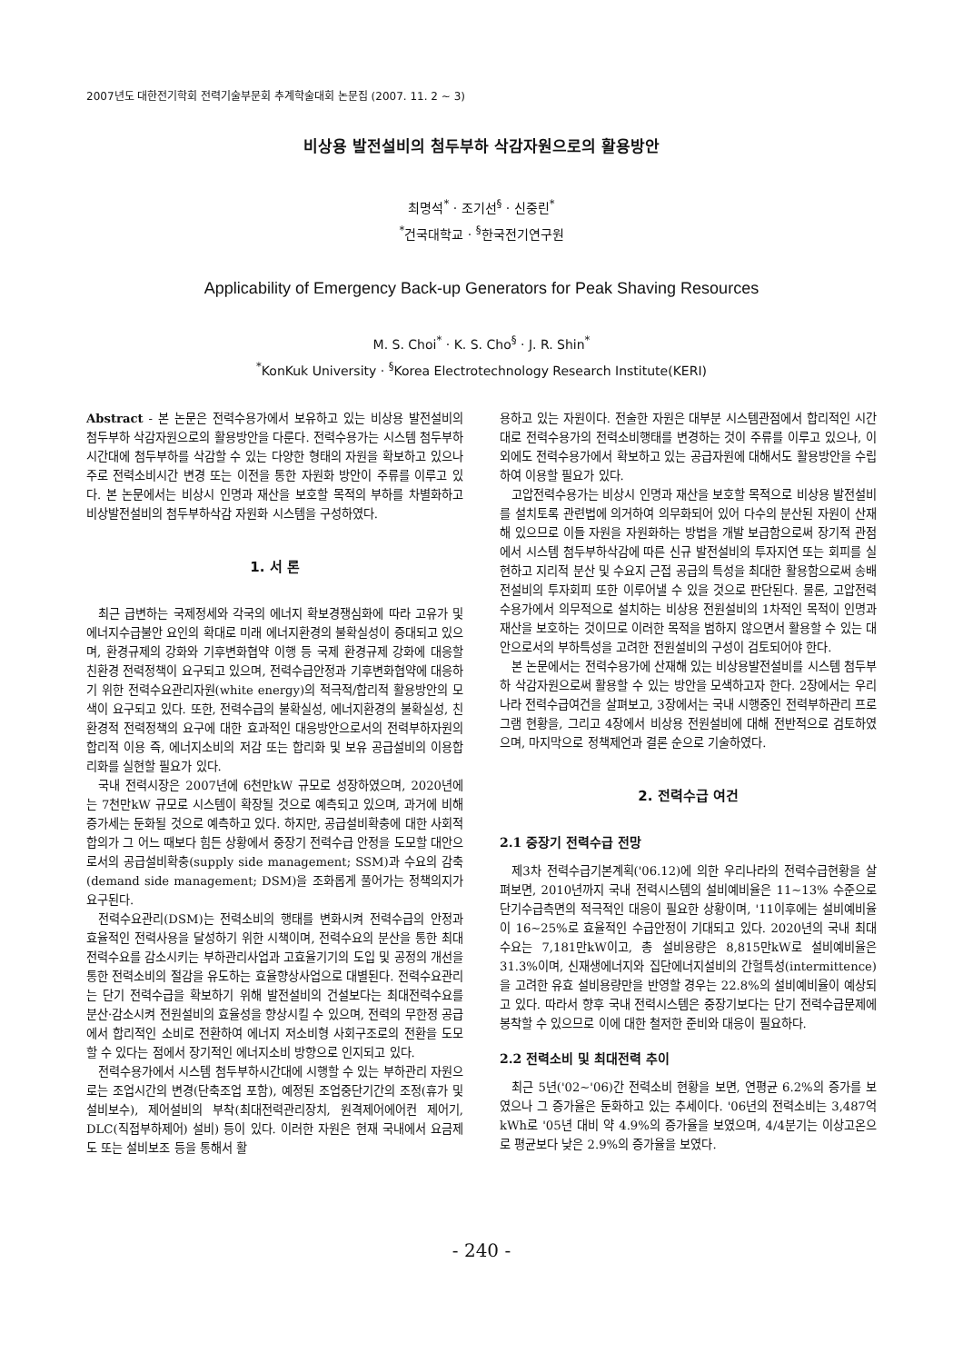2007년도 대한전기학회 전력기술부문회 추계학술대회 논문집 (2007. 11. 2 ~ 3)
비상용 발전설비의 첨두부하 삭감자원으로의 활용방안
최명석<sup>*</sup> · 조기선<sup>§</sup> · 신중린<sup>*</sup>
<sup>*</sup> 건국대학교 · <sup>§</sup>한국전기연구원
Applicability of Emergency Back-up Generators for Peak Shaving Resources
M. S. Choi<sup>*</sup> · K. S. Cho<sup>§</sup> · J. R. Shin<sup>*</sup>
<sup>*</sup> KonKuk University · <sup>§</sup>Korea Electrotechnology Research Institute(KERI)
Abstract - 본 논문은 전력수용가에서 보유하고 있는 비상용 발전설비의 첨두부하 삭감자원으로의 활용방안을 다룬다. 전력수용가는 시스템 첨두부하시간대에 첨두부하를 삭감할 수 있는 다양한 형태의 자원을 확보하고 있으나 주로 전력소비시간 변경 또는 이전을 통한 자원화 방안이 주류를 이루고 있다. 본 논문에서는 비상시 인명과 재산을 보호할 목적의 부하를 차별화하고 비상발전설비의 첨두부하삭감 자원화 시스템을 구성하였다.
1. 서 론
최근 급변하는 국제정세와 각국의 에너지 확보경쟁심화에 따라 고유가 및 에너지수급불안 요인의 확대로 미래 에너지환경의 불확실성이 증대되고 있으며, 환경규제의 강화와 기후변화협약 이행 등 국제 환경규제 강화에 대응할 친환경 전력정책이 요구되고 있으며, 전력수급안정과 기후변화협약에 대응하기 위한 전력수요관리자원(white energy)의 적극적/합리적 활용방안의 모색이 요구되고 있다. 또한, 전력수급의 불확실성, 에너지환경의 불확실성, 친환경적 전력정책의 요구에 대한 효과적인 대응방안으로서의 전력부하자원의 합리적 이용 즉, 에너지소비의 저감 또는 합리화 및 보유 공급설비의 이용합리화를 실현할 필요가 있다.
국내 전력시장은 2007년에 6천만kW 규모로 성장하였으며, 2020년에는 7천만kW 규모로 시스템이 확장될 것으로 예측되고 있으며, 과거에 비해 증가세는 둔화될 것으로 예측하고 있다. 하지만, 공급설비확충에 대한 사회적 합의가 그 어느 때보다 힘든 상황에서 중장기 전력수급 안정을 도모할 대안으로서의 공급설비확충(supply side management; SSM)과 수요의 감축(demand side management; DSM)을 조화롭게 풀어가는 정책의지가 요구된다.
전력수요관리(DSM)는 전력소비의 행태를 변화시켜 전력수급의 안정과 효율적인 전력사용을 달성하기 위한 시책이며, 전력수요의 분산을 통한 최대전력수요를 감소시키는 부하관리사업과 고효율기기의 도입 및 공정의 개선을 통한 전력소비의 절감을 유도하는 효율향상사업으로 대별된다. 전력수요관리는 단기 전력수급을 확보하기 위해 발전설비의 건설보다는 최대전력수요를 분산·감소시켜 전원설비의 효율성을 향상시킬 수 있으며, 전력의 무한정 공급에서 합리적인 소비로 전환하여 에너지 저소비형 사회구조로의 전환을 도모할 수 있다는 점에서 장기적인 에너지소비 방향으로 인지되고 있다.
전력수용가에서 시스템 첨두부하시간대에 시행할 수 있는 부하관리 자원으로는 조업시간의 변경(단축조업 포함), 예정된 조업중단기간의 조정(휴가 및 설비보수), 제어설비의 부착(최대전력관리장치, 원격제어에어컨 제어기, DLC(직접부하제어) 설비) 등이 있다. 이러한 자원은 현재 국내에서 요금제도 또는 설비보조 등을 통해서 활
용하고 있는 자원이다. 전술한 자원은 대부분 시스템관점에서 합리적인 시간대로 전력수용가의 전력소비행태를 변경하는 것이 주류를 이루고 있으나, 이외에도 전력수용가에서 확보하고 있는 공급자원에 대해서도 활용방안을 수립하여 이용할 필요가 있다.
고압전력수용가는 비상시 인명과 재산을 보호할 목적으로 비상용 발전설비를 설치토록 관련법에 의거하여 의무화되어 있어 다수의 분산된 자원이 산재해 있으므로 이들 자원을 자원화하는 방법을 개발 보급함으로써 장기적 관점에서 시스템 첨두부하삭감에 따른 신규 발전설비의 투자지연 또는 회피를 실현하고 지리적 분산 및 수요지 근접 공급의 특성을 최대한 활용함으로써 송배전설비의 투자회피 또한 이루어낼 수 있을 것으로 판단된다. 물론, 고압전력수용가에서 의무적으로 설치하는 비상용 전원설비의 1차적인 목적이 인명과 재산을 보호하는 것이므로 이러한 목적을 범하지 않으면서 활용할 수 있는 대안으로서의 부하특성을 고려한 전원설비의 구성이 검토되어야 한다.
본 논문에서는 전력수용가에 산재해 있는 비상용발전설비를 시스템 첨두부하 삭감자원으로써 활용할 수 있는 방안을 모색하고자 한다. 2장에서는 우리나라 전력수급여건을 살펴보고, 3장에서는 국내 시행중인 전력부하관리 프로그램 현황을, 그리고 4장에서 비상용 전원설비에 대해 전반적으로 검토하였으며, 마지막으로 정책제언과 결론 순으로 기술하였다.
2. 전력수급 여건
2.1 중장기 전력수급 전망
제3차 전력수급기본계획('06.12)에 의한 우리나라의 전력수급현황을 살펴보면, 2010년까지 국내 전력시스템의 설비예비율은 11~13% 수준으로 단기수급측면의 적극적인 대응이 필요한 상황이며, '11이후에는 설비예비율이 16~25%로 효율적인 수급안정이 기대되고 있다. 2020년의 국내 최대수요는 7,181만kW이고, 총 설비용량은 8,815만kW로 설비예비율은 31.3%이며, 신재생에너지와 집단에너지설비의 간헐특성(intermittence)을 고려한 유효 설비용량만을 반영할 경우는 22.8%의 설비예비율이 예상되고 있다. 따라서 향후 국내 전력시스템은 중장기보다는 단기 전력수급문제에 봉착할 수 있으므로 이에 대한 철저한 준비와 대응이 필요하다.
2.2 전력소비 및 최대전력 추이
최근 5년('02~'06)간 전력소비 현황을 보면, 연평균 6.2%의 증가를 보였으나 그 증가율은 둔화하고 있는 추세이다. '06년의 전력소비는 3,487억kWh로 '05년 대비 약 4.9%의 증가율을 보였으며, 4/4분기는 이상고온으로 평균보다 낮은 2.9%의 증가율을 보였다.
- 240 -